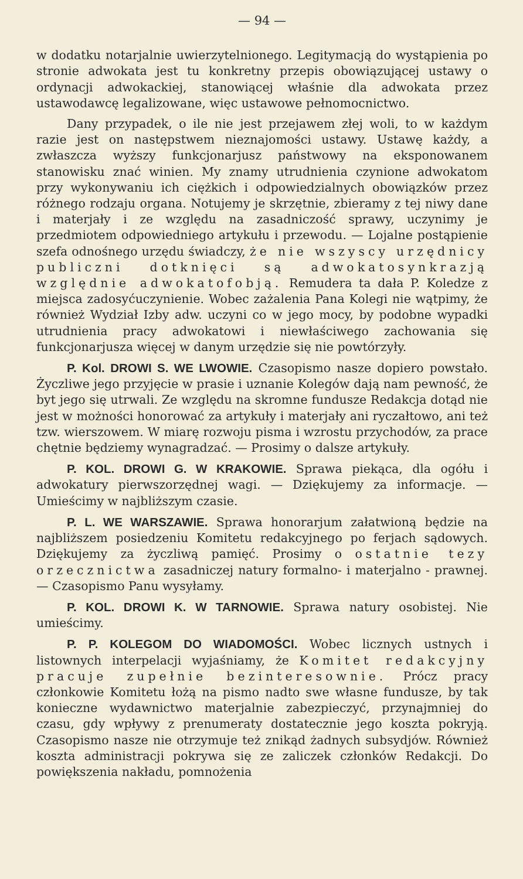— 94 —
w dodatku notarjalnie uwierzytelnionego. Legitymacją do wystąpienia po stronie adwokata jest tu konkretny przepis obowiązującej ustawy o ordynacji adwokackiej, stanowiącej właśnie dla adwokata przez ustawodawcę legalizowane, więc ustawowe pełnomocnictwo.
Dany przypadek, o ile nie jest przejawem złej woli, to w każdym razie jest on następstwem nieznajomości ustawy. Ustawę każdy, a zwłaszcza wyższy funkcjonarjusz państwowy na eksponowanem stanowisku znać winien. My znamy utrudnienia czynione adwokatom przy wykonywaniu ich ciężkich i odpowiedzialnych obowiązków przez różnego rodzaju organa. Notujemy je skrzętnie, zbieramy z tej niwy dane i materjały i ze względu na zasadniczość sprawy, uczynimy je przedmiotem odpowiedniego artykułu i przewodu. — Lojalne postąpienie szefa odnośnego urzędu świadczy, że nie wszyscy urzędnicy publiczni dotknięci są adwokatosynkrazją względnie adwokatofobją. Remudera ta dała P. Koledze z miejsca zadosyćuczynienie. Wobec zażalenia Pana Kolegi nie wątpimy, że również Wydział Izby adw. uczyni co w jego mocy, by podobne wypadki utrudnienia pracy adwokatowi i niewłaściwego zachowania się funkcjonarjusza więcej w danym urzędzie się nie powtórzyły.
P. Kol. DROWI S. WE LWOWIE. Czasopismo nasze dopiero powstało. Życzliwe jego przyjęcie w prasie i uznanie Kolegów dają nam pewność, że byt jego się utrwali. Ze względu na skromne fundusze Redakcja dotąd nie jest w możności honorować za artykuły i materjały ani ryczałtowo, ani też tzw. wierszowem. W miarę rozwoju pisma i wzrostu przychodów, za prace chętnie będziemy wynagradzać. — Prosimy o dalsze artykuły.
P. KOL. DROWI G. W KRAKOWIE. Sprawa piekąca, dla ogółu i adwokatury pierwszorzędnej wagi. — Dziękujemy za informacje. — Umieścimy w najbliższym czasie.
P. L. WE WARSZAWIE. Sprawa honorarjum załatwioną będzie na najbliższem posiedzeniu Komitetu redakcyjnego po ferjach sądowych. Dziękujemy za życzliwą pamięć. Prosimy o ostatnie tezy orzecznictwa zasadniczej natury formalno- i materjalno - prawnej. — Czasopismo Panu wysyłamy.
P. KOL. DROWI K. W TARNOWIE. Sprawa natury osobistej. Nie umieścimy.
P. P. KOLEGOM DO WIADOMOŚCI. Wobec licznych ustnych i listownych interpelacji wyjaśniamy, że Komitet redakcyjny pracuje zupełnie bezinteresownie. Prócz pracy członkowie Komitetu łożą na pismo nadto swe własne fundusze, by tak konieczne wydawnictwo materjalnie zabezpieczyć, przynajmniej do czasu, gdy wpływy z prenumeraty dostatecznie jego koszta pokryją. Czasopismo nasze nie otrzymuje też znikąd żadnych subsydjów. Również koszta administracji pokrywa się ze zaliczek członków Redakcji. Do powiększenia nakładu, pomnożenia